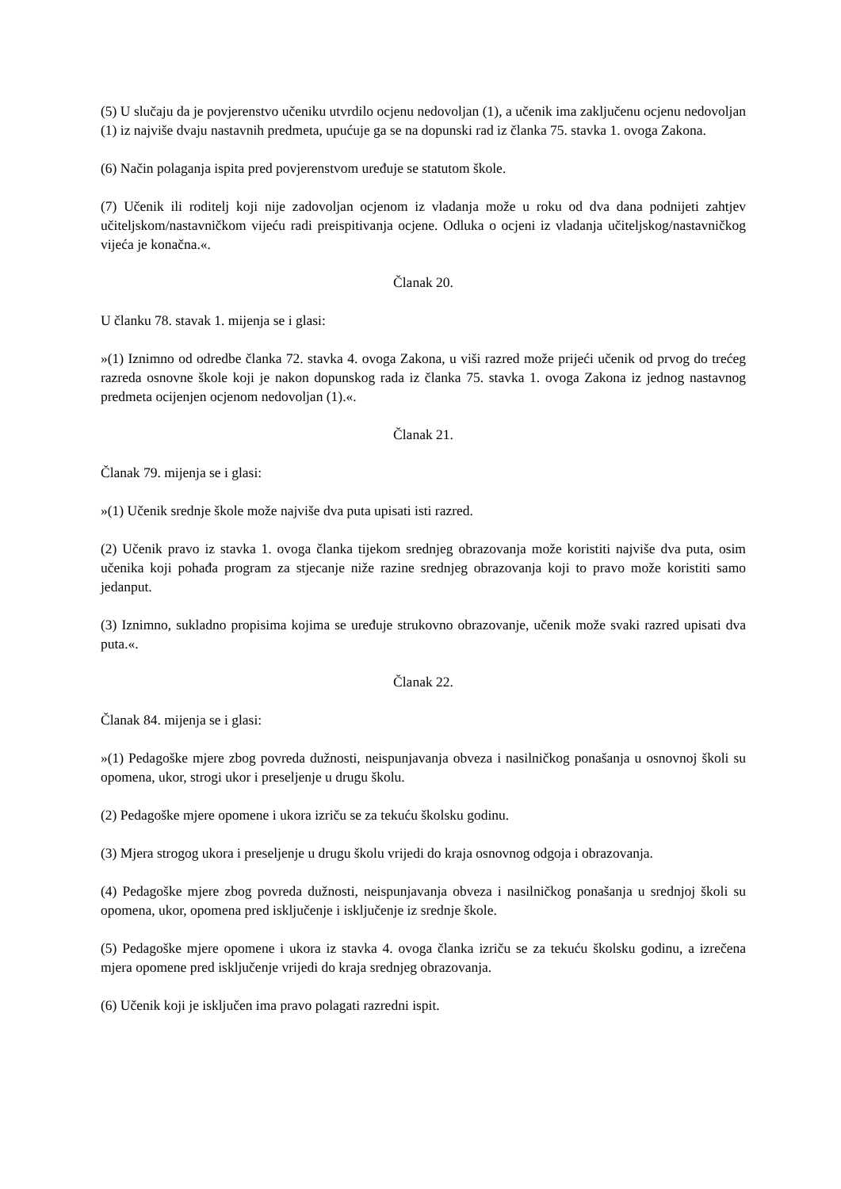(5) U slučaju da je povjerenstvo učeniku utvrdilo ocjenu nedovoljan (1), a učenik ima zaključenu ocjenu nedovoljan (1) iz najviše dvaju nastavnih predmeta, upućuje ga se na dopunski rad iz članka 75. stavka 1. ovoga Zakona.
(6) Način polaganja ispita pred povjerenstvom uređuje se statutom škole.
(7) Učenik ili roditelj koji nije zadovoljan ocjenom iz vladanja može u roku od dva dana podnijeti zahtjev učiteljskom/nastavničkom vijeću radi preispitivanja ocjene. Odluka o ocjeni iz vladanja učiteljskog/nastavničkog vijeća je konačna.«.
Članak 20.
U članku 78. stavak 1. mijenja se i glasi:
»(1) Iznimno od odredbe članka 72. stavka 4. ovoga Zakona, u viši razred može prijeći učenik od prvog do trećeg razreda osnovne škole koji je nakon dopunskog rada iz članka 75. stavka 1. ovoga Zakona iz jednog nastavnog predmeta ocijenjen ocjenom nedovoljan (1).«.
Članak 21.
Članak 79. mijenja se i glasi:
»(1) Učenik srednje škole može najviše dva puta upisati isti razred.
(2) Učenik pravo iz stavka 1. ovoga članka tijekom srednjeg obrazovanja može koristiti najviše dva puta, osim učenika koji pohađa program za stjecanje niže razine srednjeg obrazovanja koji to pravo može koristiti samo jedanput.
(3) Iznimno, sukladno propisima kojima se uređuje strukovno obrazovanje, učenik može svaki razred upisati dva puta.«.
Članak 22.
Članak 84. mijenja se i glasi:
»(1) Pedagoške mjere zbog povreda dužnosti, neispunjavanja obveza i nasilničkog ponašanja u osnovnoj školi su opomena, ukor, strogi ukor i preseljenje u drugu školu.
(2) Pedagoške mjere opomene i ukora izriču se za tekuću školsku godinu.
(3) Mjera strogog ukora i preseljenje u drugu školu vrijedi do kraja osnovnog odgoja i obrazovanja.
(4) Pedagoške mjere zbog povreda dužnosti, neispunjavanja obveza i nasilničkog ponašanja u srednjoj školi su opomena, ukor, opomena pred isključenje i isključenje iz srednje škole.
(5) Pedagoške mjere opomene i ukora iz stavka 4. ovoga članka izriču se za tekuću školsku godinu, a izrečena mjera opomene pred isključenje vrijedi do kraja srednjeg obrazovanja.
(6) Učenik koji je isključen ima pravo polagati razredni ispit.